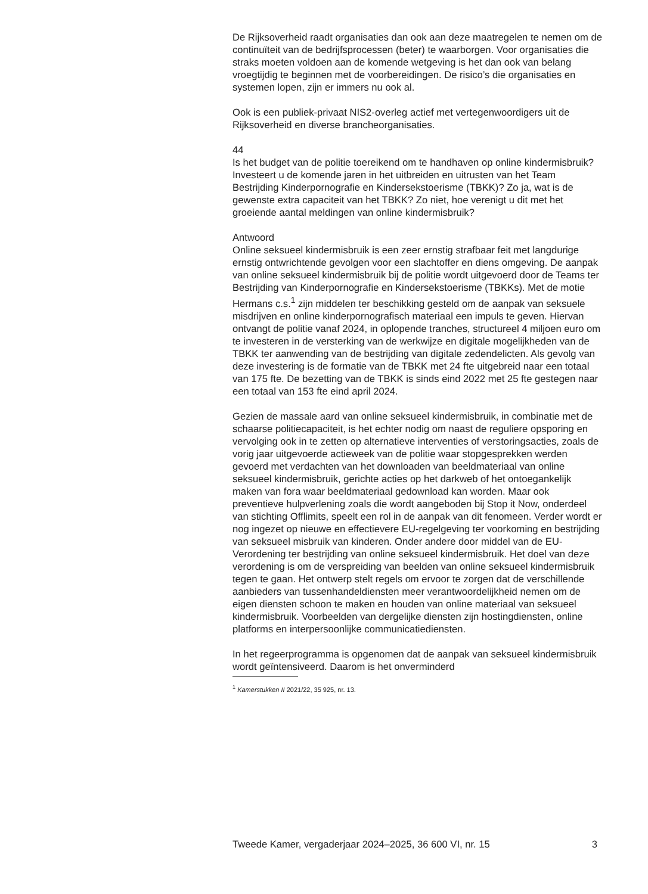De Rijksoverheid raadt organisaties dan ook aan deze maatregelen te nemen om de continuïteit van de bedrijfsprocessen (beter) te waarborgen. Voor organisaties die straks moeten voldoen aan de komende wetgeving is het dan ook van belang vroegtijdig te beginnen met de voorbereidingen. De risico’s die organisaties en systemen lopen, zijn er immers nu ook al.
Ook is een publiek-privaat NIS2-overleg actief met vertegenwoordigers uit de Rijksoverheid en diverse brancheorganisaties.
44
Is het budget van de politie toereikend om te handhaven op online kindermisbruik? Investeert u de komende jaren in het uitbreiden en uitrusten van het Team Bestrijding Kinderpornografie en Kindersekstoerisme (TBKK)? Zo ja, wat is de gewenste extra capaciteit van het TBKK? Zo niet, hoe verenigt u dit met het groeiende aantal meldingen van online kindermisbruik?
Antwoord
Online seksueel kindermisbruik is een zeer ernstig strafbaar feit met langdurige ernstig ontwrichtende gevolgen voor een slachtoffer en diens omgeving. De aanpak van online seksueel kindermisbruik bij de politie wordt uitgevoerd door de Teams ter Bestrijding van Kinderpornografie en Kindersekstoerisme (TBKKs). Met de motie Hermans c.s.<sup>1</sup> zijn middelen ter beschikking gesteld om de aanpak van seksuele misdrijven en online kinderpornografisch materiaal een impuls te geven. Hiervan ontvangt de politie vanaf 2024, in oplopende tranches, structureel 4 miljoen euro om te investeren in de versterking van de werkwijze en digitale mogelijkheden van de TBKK ter aanwending van de bestrijding van digitale zedendelicten. Als gevolg van deze investering is de formatie van de TBKK met 24 fte uitgebreid naar een totaal van 175 fte. De bezetting van de TBKK is sinds eind 2022 met 25 fte gestegen naar een totaal van 153 fte eind april 2024.
Gezien de massale aard van online seksueel kindermisbruik, in combinatie met de schaarse politiecapaciteit, is het echter nodig om naast de reguliere opsporing en vervolging ook in te zetten op alternatieve interventies of verstoringsacties, zoals de vorig jaar uitgevoerde actieweek van de politie waar stopgesprekken werden gevoerd met verdachten van het downloaden van beeldmateriaal van online seksueel kindermisbruik, gerichte acties op het darkweb of het ontoegankelijk maken van fora waar beeldmateriaal gedownload kan worden. Maar ook preventieve hulpverlening zoals die wordt aangeboden bij Stop it Now, onderdeel van stichting Offlimits, speelt een rol in de aanpak van dit fenomeen. Verder wordt er nog ingezet op nieuwe en effectievere EU-regelgeving ter voorkoming en bestrijding van seksueel misbruik van kinderen. Onder andere door middel van de EU-Verordening ter bestrijding van online seksueel kindermisbruik. Het doel van deze verordening is om de verspreiding van beelden van online seksueel kindermisbruik tegen te gaan. Het ontwerp stelt regels om ervoor te zorgen dat de verschillende aanbieders van tussenhandeldiensten meer verantwoordelijkheid nemen om de eigen diensten schoon te maken en houden van online materiaal van seksueel kindermisbruik. Voorbeelden van dergelijke diensten zijn hostingdiensten, online platforms en interpersoonlijke communicatiediensten.
In het regeerprogramma is opgenomen dat de aanpak van seksueel kindermisbruik wordt geïntensiveerd. Daarom is het onverminderd
<sup>1</sup> Kamerstukken II 2021/22, 35 925, nr. 13.
Tweede Kamer, vergaderjaar 2024–2025, 36 600 VI, nr. 15 3